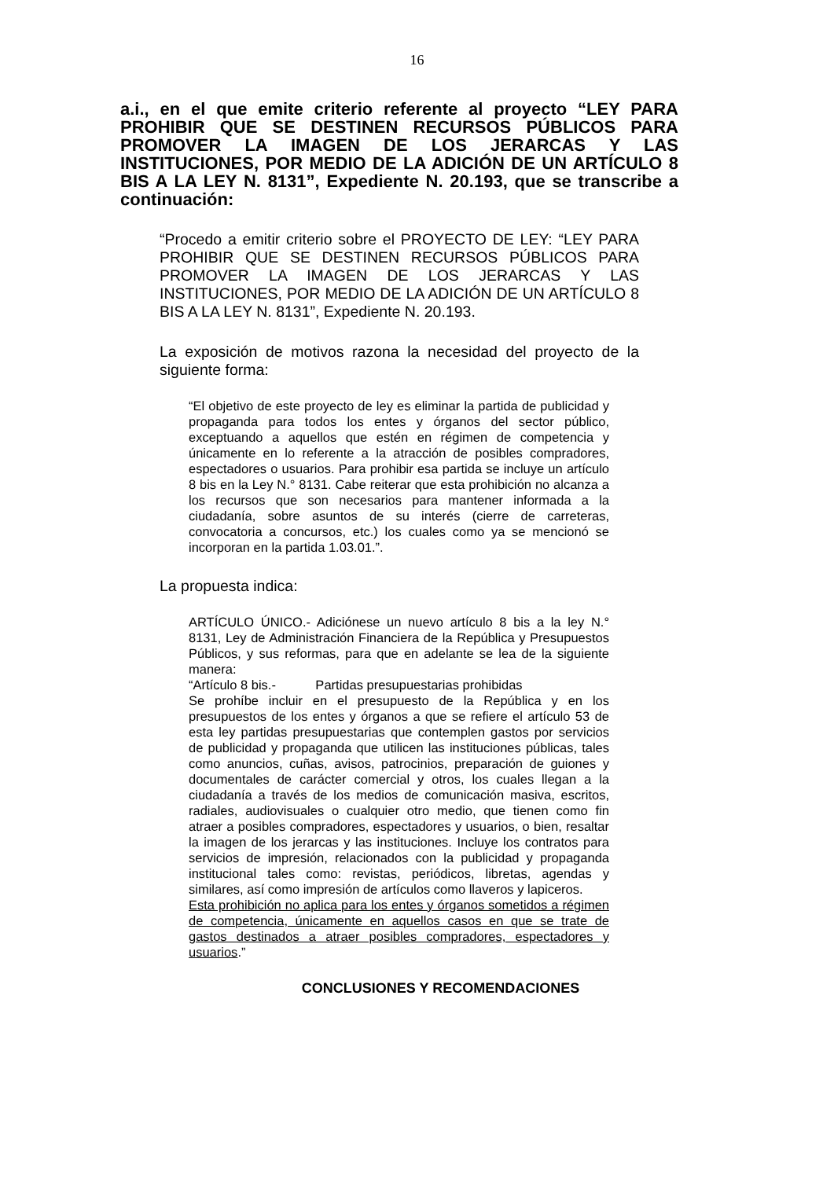16
a.i., en el que emite criterio referente al proyecto “LEY PARA PROHIBIR QUE SE DESTINEN RECURSOS PÚBLICOS PARA PROMOVER LA IMAGEN DE LOS JERARCAS Y LAS INSTITUCIONES, POR MEDIO DE LA ADICIÓN DE UN ARTÍCULO 8 BIS A LA LEY N. 8131”, Expediente N. 20.193, que se transcribe a continuación:
“Procedo a emitir criterio sobre el PROYECTO DE LEY: “LEY PARA PROHIBIR QUE SE DESTINEN RECURSOS PÚBLICOS PARA PROMOVER LA IMAGEN DE LOS JERARCAS Y LAS INSTITUCIONES, POR MEDIO DE LA ADICIÓN DE UN ARTÍCULO 8 BIS A LA LEY N. 8131”, Expediente N. 20.193.
La exposición de motivos razona la necesidad del proyecto de la siguiente forma:
“El objetivo de este proyecto de ley es eliminar la partida de publicidad y propaganda para todos los entes y órganos del sector público, exceptuando a aquellos que estén en régimen de competencia y únicamente en lo referente a la atracción de posibles compradores, espectadores o usuarios. Para prohibir esa partida se incluye un artículo 8 bis en la Ley N.° 8131. Cabe reiterar que esta prohibición no alcanza a los recursos que son necesarios para mantener informada a la ciudadanía, sobre asuntos de su interés (cierre de carreteras, convocatoria a concursos, etc.) los cuales como ya se mencionó se incorporan en la partida 1.03.01.”.
La propuesta indica:
ARTÍCULO ÚNICO.- Adiciónese un nuevo artículo 8 bis a la ley N.° 8131, Ley de Administración Financiera de la República y Presupuestos Públicos, y sus reformas, para que en adelante se lea de la siguiente manera:
“Artículo 8 bis.- Partidas presupuestarias prohibidas
Se prohíbe incluir en el presupuesto de la República y en los presupuestos de los entes y órganos a que se refiere el artículo 53 de esta ley partidas presupuestarias que contemplen gastos por servicios de publicidad y propaganda que utilicen las instituciones públicas, tales como anuncios, cuñas, avisos, patrocinios, preparación de guiones y documentales de carácter comercial y otros, los cuales llegan a la ciudadanía a través de los medios de comunicación masiva, escritos, radiales, audiovisuales o cualquier otro medio, que tienen como fin atraer a posibles compradores, espectadores y usuarios, o bien, resaltar la imagen de los jerarcas y las instituciones. Incluye los contratos para servicios de impresión, relacionados con la publicidad y propaganda institucional tales como: revistas, periódicos, libretas, agendas y similares, así como impresión de artículos como llaveros y lapiceros.
Esta prohibición no aplica para los entes y órganos sometidos a régimen de competencia, únicamente en aquellos casos en que se trate de gastos destinados a atraer posibles compradores, espectadores y usuarios.”
CONCLUSIONES Y RECOMENDACIONES